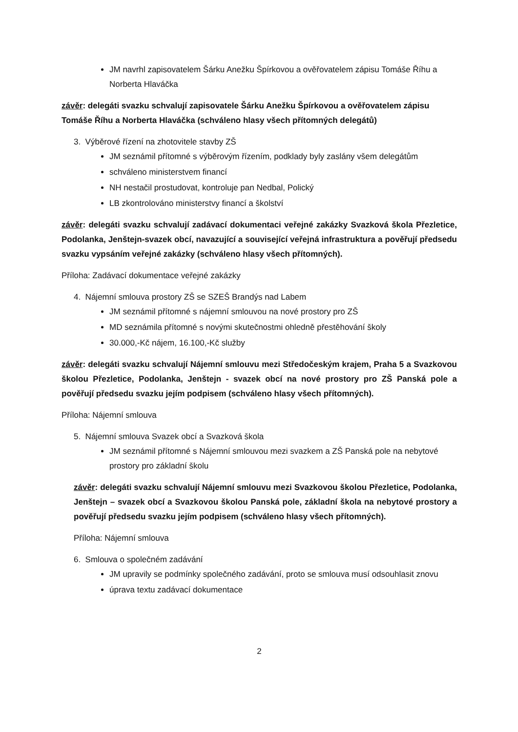JM navrhl zapisovatelem Šárku Anežku Špírkovou a ověřovatelem zápisu Tomáše Říhu a Norberta Hlaváčka
závěr: delegáti svazku schvalují zapisovatele Šárku Anežku Špírkovou a ověřovatelem zápisu Tomáše Říhu a Norberta Hlaváčka (schváleno hlasy všech přítomných delegátů)
3. Výběrové řízení na zhotovitele stavby ZŠ
JM seznámil přítomné s výběrovým řízením, podklady byly zaslány všem delegátům
schváleno ministerstvem financí
NH nestačil prostudovat, kontroluje pan Nedbal, Polický
LB zkontrolováno ministerstvy financí a školství
závěr: delegáti svazku schvalují zadávací dokumentaci veřejné zakázky Svazková škola Přezletice, Podolanka, Jenštejn-svazek obcí, navazující a související veřejná infrastruktura a pověřují předsedu svazku vypsáním veřejné zakázky (schváleno hlasy všech přítomných).
Příloha: Zadávací dokumentace veřejné zakázky
4. Nájemní smlouva prostory ZŠ se SZEŠ Brandýs nad Labem
JM seznámil přítomné s nájemní smlouvou na nové prostory pro ZŠ
MD seznámila přítomné s novými skutečnostmi ohledně přestěhování školy
30.000,-Kč nájem, 16.100,-Kč služby
závěr: delegáti svazku schvalují Nájemní smlouvu mezi Středočeským krajem, Praha 5 a Svazkovou školou Přezletice, Podolanka, Jenštejn - svazek obcí na nové prostory pro ZŠ Panská pole a pověřují předsedu svazku jejím podpisem (schváleno hlasy všech přítomných).
Příloha: Nájemní smlouva
5. Nájemní smlouva Svazek obcí a Svazková škola
JM seznámil přítomné s Nájemní smlouvou mezi svazkem a ZŠ Panská pole na nebytové prostory pro základní školu
závěr: delegáti svazku schvalují Nájemní smlouvu mezi Svazkovou školou Přezletice, Podolanka, Jenštejn – svazek obcí a Svazkovou školou Panská pole, základní škola na nebytové prostory a pověřují předsedu svazku jejím podpisem (schváleno hlasy všech přítomných).
Příloha: Nájemní smlouva
6. Smlouva o společném zadávání
JM upravily se podmínky společného zadávání, proto se smlouva musí odsouhlasit znovu
úprava textu zadávací dokumentace
2